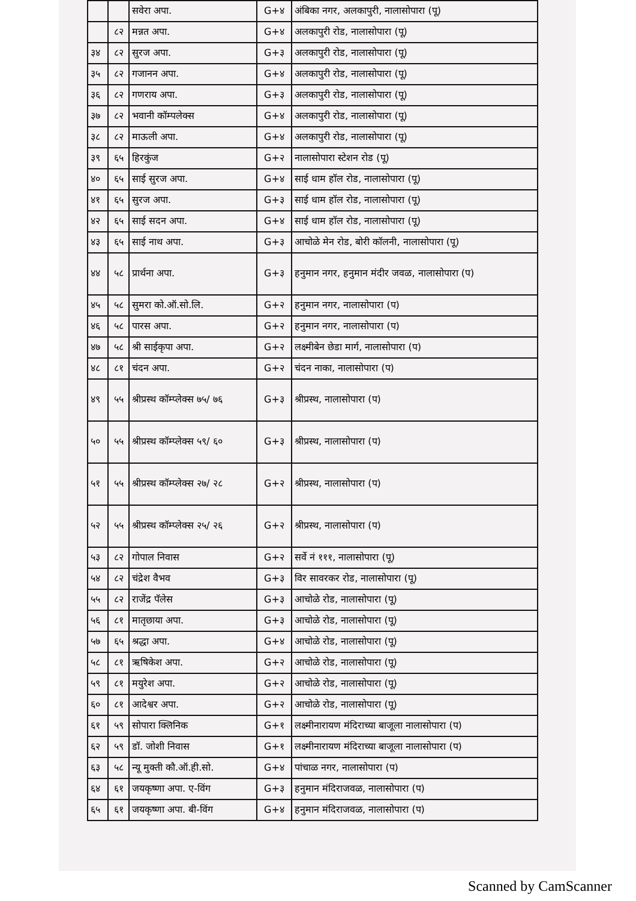| | | सवेरा अपा. | G+४ | अंबिका नगर, अलकापुरी, नालासोपारा (पू) |
| | ८२ | मन्नत अपा. | G+४ | अलकापुरी रोड, नालासोपारा (पू) |
| ३४ | ८२ | सुरज अपा. | G+३ | अलकापुरी रोड, नालासोपारा (पू) |
| ३५ | ८२ | गजानन अपा. | G+४ | अलकापुरी रोड, नालासोपारा (पू) |
| ३६ | ८२ | गणराय अपा. | G+३ | अलकापुरी रोड, नालासोपारा (पू) |
| ३७ | ८२ | भवानी कॉम्पलेक्स | G+४ | अलकापुरी रोड, नालासोपारा (पू) |
| ३८ | ८२ | माऊली अपा. | G+४ | अलकापुरी रोड, नालासोपारा (पू) |
| ३९ | ६५ | हिरकुंज | G+२ | नालासोपारा स्टेशन रोड (पू) |
| ४० | ६५ | साई सुरज अपा. | G+४ | साई धाम हॉल रोड, नालासोपारा (पू) |
| ४१ | ६५ | सुरज अपा. | G+३ | साई धाम हॉल रोड, नालासोपारा (पू) |
| ४२ | ६५ | साई सदन अपा. | G+४ | साई धाम हॉल रोड, नालासोपारा (पू) |
| ४३ | ६५ | साई नाथ अपा. | G+३ | आचोळे मेन रोड, बोरी कॉलनी, नालासोपारा (पू) |
| ४४ | ५८ | प्रार्थना अपा. | G+३ | हनुमान नगर, हनुमान मंदीर जवळ, नालासोपारा (प) |
| ४५ | ५८ | सुमरा को.ऑ.सो.लि. | G+२ | हनुमान नगर, नालासोपारा (प) |
| ४६ | ५८ | पारस अपा. | G+२ | हनुमान नगर, नालासोपारा (प) |
| ४७ | ५८ | श्री साईकृपा अपा. | G+२ | लक्ष्मीबेन छेडा मार्ग, नालासोपारा (प) |
| ४८ | ८१ | चंदन अपा. | G+२ | चंदन नाका, नालासोपारा (प) |
| ४९ | ५५ | श्रीप्रस्थ कॉम्प्लेक्स ७५/ ७६ | G+३ | श्रीप्रस्थ, नालासोपारा (प) |
| ५० | ५५ | श्रीप्रस्थ कॉम्प्लेक्स ५९/ ६० | G+३ | श्रीप्रस्थ, नालासोपारा (प) |
| ५१ | ५५ | श्रीप्रस्थ कॉम्प्लेक्स २७/ २८ | G+२ | श्रीप्रस्थ, नालासोपारा (प) |
| ५२ | ५५ | श्रीप्रस्थ कॉम्प्लेक्स २५/ २६ | G+२ | श्रीप्रस्थ, नालासोपारा (प) |
| ५३ | ८२ | गोपाल निवास | G+२ | सर्वे नं १११, नालासोपारा (पू) |
| ५४ | ८२ | चंद्रेश वैभव | G+३ | विर सावरकर रोड, नालासोपारा (पू) |
| ५५ | ८२ | राजेंद्र पॅलेस | G+३ | आचोळे रोड, नालासोपारा (पू) |
| ५६ | ८१ | मातृछाया अपा. | G+३ | आचोळे रोड, नालासोपारा (पू) |
| ५७ | ६५ | श्रद्धा अपा. | G+४ | आचोळे रोड, नालासोपारा (पू) |
| ५८ | ८१ | ऋषिकेश अपा. | G+२ | आचोळे रोड, नालासोपारा (पू) |
| ५९ | ८१ | मयुरेश अपा. | G+२ | आचोळे रोड, नालासोपारा (पू) |
| ६० | ८१ | आदेश्वर अपा. | G+२ | आचोळे रोड, नालासोपारा (पू) |
| ६१ | ५९ | सोपारा क्लिनिक | G+१ | लक्ष्मीनारायण मंदिराच्या बाजूला नालासोपारा (प) |
| ६२ | ५९ | डॉ. जोशी निवास | G+१ | लक्ष्मीनारायण मंदिराच्या बाजूला नालासोपारा (प) |
| ६३ | ५८ | न्यू मुक्ती कौ.ऑ.ही.सो. | G+४ | पांचाळ नगर, नालासोपारा (प) |
| ६४ | ६१ | जयकृष्णा अपा. ए-विंग | G+३ | हनुमान मंदिराजवळ, नालासोपारा (प) |
| ६५ | ६१ | जयकृष्णा अपा. बी-विंग | G+४ | हनुमान मंदिराजवळ, नालासोपारा (प) |
Scanned by CamScanner